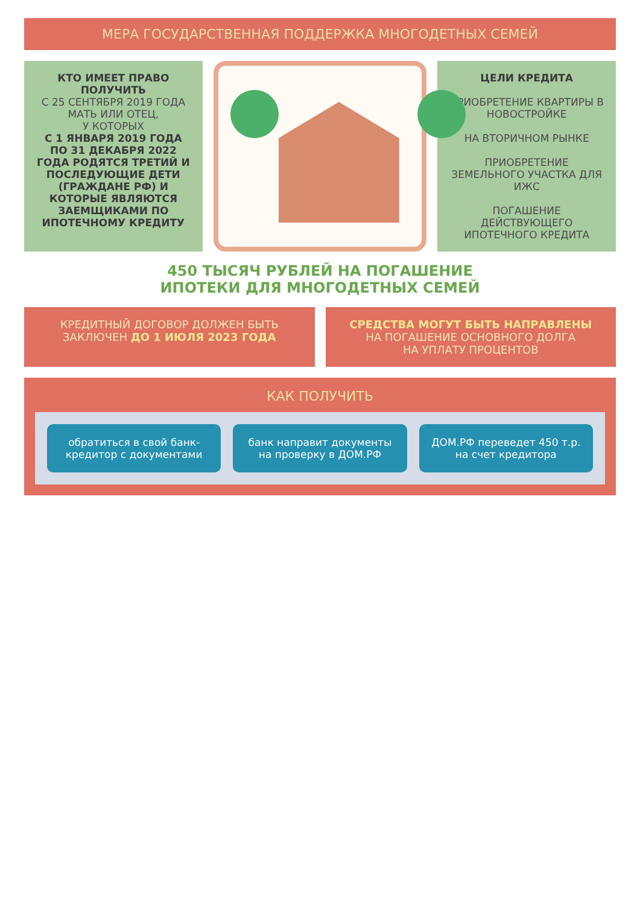МЕРА ГОСУДАРСТВЕННАЯ ПОДДЕРЖКА МНОГОДЕТНЫХ СЕМЕЙ
КТО ИМЕЕТ ПРАВО ПОЛУЧИТЬ
С 25 СЕНТЯБРЯ 2019 ГОДА
МАТЬ ИЛИ ОТЕЦ,
У КОТОРЫХ
С 1 ЯНВАРЯ 2019 ГОДА ПО 31 ДЕКАБРЯ 2022 ГОДА РОДЯТСЯ ТРЕТИЙ И ПОСЛЕДУЮЩИЕ ДЕТИ (ГРАЖДАНЕ РФ) И КОТОРЫЕ ЯВЛЯЮТСЯ ЗАЕМЩИКАМИ ПО ИПОТЕЧНОМУ КРЕДИТУ
ЦЕЛИ КРЕДИТА
ПРИОБРЕТЕНИЕ КВАРТИРЫ В НОВОСТРОЙКЕ
НА ВТОРИЧНОМ РЫНКЕ
ПРИОБРЕТЕНИЕ ЗЕМЕЛЬНОГО УЧАСТКА ДЛЯ ИЖС
ПОГАШЕНИЕ ДЕЙСТВУЮЩЕГО ИПОТЕЧНОГО КРЕДИТА
450 ТЫСЯЧ РУБЛЕЙ НА ПОГАШЕНИЕ
ИПОТЕКИ ДЛЯ МНОГОДЕТНЫХ СЕМЕЙ
КРЕДИТНЫЙ ДОГОВОР ДОЛЖЕН БЫТЬ ЗАКЛЮЧЕН ДО 1 ИЮЛЯ 2023 ГОДА
СРЕДСТВА МОГУТ БЫТЬ НАПРАВЛЕНЫ
НА ПОГАШЕНИЕ ОСНОВНОГО ДОЛГА
НА УПЛАТУ ПРОЦЕНТОВ
КАК ПОЛУЧИТЬ
обратиться в свой банк-кредитор с документами
банк направит документы на проверку в ДОМ.РФ
ДОМ.РФ переведет 450 т.р. на счет кредитора